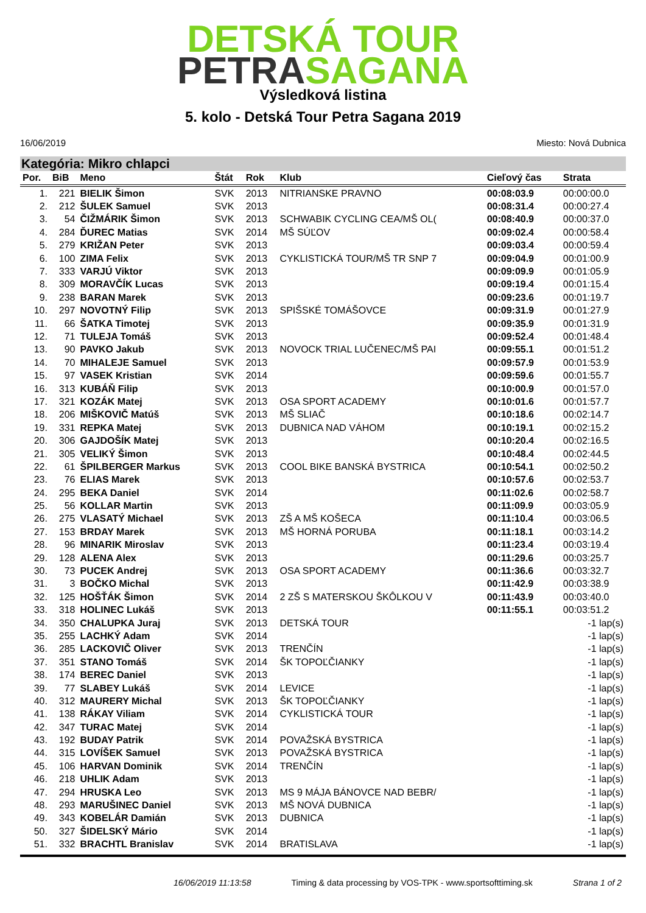DETSKÁ TOUR
PETRASAGANA
Výsledková listina
5. kolo - Detská Tour Petra Sagana 2019
16/06/2019 Miesto: Nová Dubnica
Kategória: Mikro chlapci
| Por. | BiB | Meno | Štát | Rok | Klub | Cieľový čas | Strata |
| --- | --- | --- | --- | --- | --- | --- | --- |
| 1. | 221 | BIELIK Šimon | SVK | 2013 | NITRIANSKE PRAVNO | 00:08:03.9 | 00:00:00.0 |
| 2. | 212 | ŠULEK Samuel | SVK | 2013 | | 00:08:31.4 | 00:00:27.4 |
| 3. | 54 | ČIŽMÁRIK Šimon | SVK | 2013 | SCHWABIK CYCLING CEA/MŠ OL( | 00:08:40.9 | 00:00:37.0 |
| 4. | 284 | ĎUREC Matias | SVK | 2014 | MŠ SÚĽOV | 00:09:02.4 | 00:00:58.4 |
| 5. | 279 | KRIŽAN Peter | SVK | 2013 | | 00:09:03.4 | 00:00:59.4 |
| 6. | 100 | ZIMA Felix | SVK | 2013 | CYKLISTICKÁ TOUR/MŠ TR SNP 7 | 00:09:04.9 | 00:01:00.9 |
| 7. | 333 | VARJÚ Viktor | SVK | 2013 | | 00:09:09.9 | 00:01:05.9 |
| 8. | 309 | MORAVČÍK Lucas | SVK | 2013 | | 00:09:19.4 | 00:01:15.4 |
| 9. | 238 | BARAN Marek | SVK | 2013 | | 00:09:23.6 | 00:01:19.7 |
| 10. | 297 | NOVOTNÝ Filip | SVK | 2013 | SPIŠSKÉ TOMÁŠOVCE | 00:09:31.9 | 00:01:27.9 |
| 11. | 66 | ŠATKA Timotej | SVK | 2013 | | 00:09:35.9 | 00:01:31.9 |
| 12. | 71 | TULEJA Tomáš | SVK | 2013 | | 00:09:52.4 | 00:01:48.4 |
| 13. | 90 | PAVKO Jakub | SVK | 2013 | NOVOCK TRIAL LUČENEC/MŠ PAI | 00:09:55.1 | 00:01:51.2 |
| 14. | 70 | MIHALEJE Samuel | SVK | 2013 | | 00:09:57.9 | 00:01:53.9 |
| 15. | 97 | VASEK Kristian | SVK | 2014 | | 00:09:59.6 | 00:01:55.7 |
| 16. | 313 | KUBÁŇ Filip | SVK | 2013 | | 00:10:00.9 | 00:01:57.0 |
| 17. | 321 | KOZÁK Matej | SVK | 2013 | OSA SPORT ACADEMY | 00:10:01.6 | 00:01:57.7 |
| 18. | 206 | MIŠKOVIČ Matúš | SVK | 2013 | MŠ SLIAČ | 00:10:18.6 | 00:02:14.7 |
| 19. | 331 | REPKA Matej | SVK | 2013 | DUBNICA NAD VÁHOM | 00:10:19.1 | 00:02:15.2 |
| 20. | 306 | GAJDOŠÍK Matej | SVK | 2013 | | 00:10:20.4 | 00:02:16.5 |
| 21. | 305 | VELIKÝ Šimon | SVK | 2013 | | 00:10:48.4 | 00:02:44.5 |
| 22. | 61 | ŠPILBERGER Markus | SVK | 2013 | COOL BIKE BANSKÁ BYSTRICA | 00:10:54.1 | 00:02:50.2 |
| 23. | 76 | ELIAS Marek | SVK | 2013 | | 00:10:57.6 | 00:02:53.7 |
| 24. | 295 | BEKA Daniel | SVK | 2014 | | 00:11:02.6 | 00:02:58.7 |
| 25. | 56 | KOLLAR Martin | SVK | 2013 | | 00:11:09.9 | 00:03:05.9 |
| 26. | 275 | VLASATÝ Michael | SVK | 2013 | ZŠ A MŠ KOŠECA | 00:11:10.4 | 00:03:06.5 |
| 27. | 153 | BRDAY Marek | SVK | 2013 | MŠ HORNÁ PORUBA | 00:11:18.1 | 00:03:14.2 |
| 28. | 96 | MINARIK Miroslav | SVK | 2013 | | 00:11:23.4 | 00:03:19.4 |
| 29. | 128 | ALENA Alex | SVK | 2013 | | 00:11:29.6 | 00:03:25.7 |
| 30. | 73 | PUCEK Andrej | SVK | 2013 | OSA SPORT ACADEMY | 00:11:36.6 | 00:03:32.7 |
| 31. | 3 | BOČKO Michal | SVK | 2013 | | 00:11:42.9 | 00:03:38.9 |
| 32. | 125 | HOŠŤÁK Šimon | SVK | 2014 | 2 ZŠ S MATERSKOU ŠKÔLKOU V | 00:11:43.9 | 00:03:40.0 |
| 33. | 318 | HOLINEC Lukáš | SVK | 2013 | | 00:11:55.1 | 00:03:51.2 |
| 34. | 350 | CHALUPKA Juraj | SVK | 2013 | DETSKÁ TOUR | | -1 lap(s) |
| 35. | 255 | LACHKÝ Adam | SVK | 2014 | | | -1 lap(s) |
| 36. | 285 | LACKOVIČ Oliver | SVK | 2013 | TRENČÍN | | -1 lap(s) |
| 37. | 351 | STANO Tomáš | SVK | 2014 | ŠK TOPOĽČIANKY | | -1 lap(s) |
| 38. | 174 | BEREC Daniel | SVK | 2013 | | | -1 lap(s) |
| 39. | 77 | SLABEY Lukáš | SVK | 2014 | LEVICE | | -1 lap(s) |
| 40. | 312 | MAURERY Michal | SVK | 2013 | ŠK TOPOĽČIANKY | | -1 lap(s) |
| 41. | 138 | RÁKAY Viliam | SVK | 2014 | CYKLISTICKÁ TOUR | | -1 lap(s) |
| 42. | 347 | TURAC Matej | SVK | 2014 | | | -1 lap(s) |
| 43. | 192 | BUDAY Patrik | SVK | 2014 | POVAŽSKÁ BYSTRICA | | -1 lap(s) |
| 44. | 315 | LOVÍŠEK Samuel | SVK | 2013 | POVAŽSKÁ BYSTRICA | | -1 lap(s) |
| 45. | 106 | HARVAN Dominik | SVK | 2014 | TRENČÍN | | -1 lap(s) |
| 46. | 218 | UHLIK Adam | SVK | 2013 | | | -1 lap(s) |
| 47. | 294 | HRUSKA Leo | SVK | 2013 | MS 9 MÁJA BÁNOVCE NAD BEBR/ | | -1 lap(s) |
| 48. | 293 | MARUŠINEC Daniel | SVK | 2013 | MŠ NOVÁ DUBNICA | | -1 lap(s) |
| 49. | 343 | KOBELÁR Damián | SVK | 2013 | DUBNICA | | -1 lap(s) |
| 50. | 327 | ŠIDELSKÝ Mário | SVK | 2014 | | | -1 lap(s) |
| 51. | 332 | BRACHTL Branislav | SVK | 2014 | BRATISLAVA | | -1 lap(s) |
16/06/2019 11:13:58 Timing & data processing by VOS-TPK - www.sportsofttiming.sk Strana 1 of 2